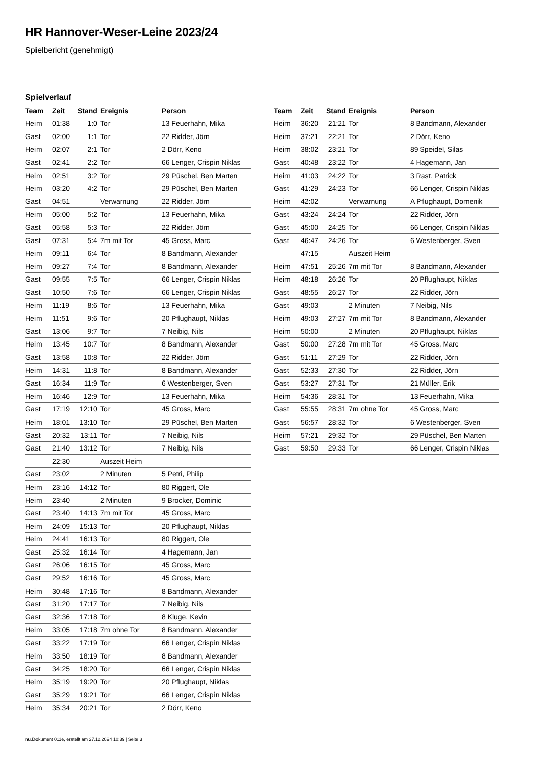HR Hannover-Weser-Leine 2023/24
Spielbericht (genehmigt)
Spielverlauf
| Team | Zeit | Stand | Ereignis | Person |
| --- | --- | --- | --- | --- |
| Heim | 01:38 | 1:0 | Tor | 13 Feuerhahn, Mika |
| Gast | 02:00 | 1:1 | Tor | 22 Ridder, Jörn |
| Heim | 02:07 | 2:1 | Tor | 2 Dörr, Keno |
| Gast | 02:41 | 2:2 | Tor | 66 Lenger, Crispin Niklas |
| Heim | 02:51 | 3:2 | Tor | 29 Püschel, Ben Marten |
| Heim | 03:20 | 4:2 | Tor | 29 Püschel, Ben Marten |
| Gast | 04:51 | | Verwarnung | 22 Ridder, Jörn |
| Heim | 05:00 | 5:2 | Tor | 13 Feuerhahn, Mika |
| Gast | 05:58 | 5:3 | Tor | 22 Ridder, Jörn |
| Gast | 07:31 | 5:4 | 7m mit Tor | 45 Gross, Marc |
| Heim | 09:11 | 6:4 | Tor | 8 Bandmann, Alexander |
| Heim | 09:27 | 7:4 | Tor | 8 Bandmann, Alexander |
| Gast | 09:55 | 7:5 | Tor | 66 Lenger, Crispin Niklas |
| Gast | 10:50 | 7:6 | Tor | 66 Lenger, Crispin Niklas |
| Heim | 11:19 | 8:6 | Tor | 13 Feuerhahn, Mika |
| Heim | 11:51 | 9:6 | Tor | 20 Pflughaupt, Niklas |
| Gast | 13:06 | 9:7 | Tor | 7 Neibig, Nils |
| Heim | 13:45 | 10:7 | Tor | 8 Bandmann, Alexander |
| Gast | 13:58 | 10:8 | Tor | 22 Ridder, Jörn |
| Heim | 14:31 | 11:8 | Tor | 8 Bandmann, Alexander |
| Gast | 16:34 | 11:9 | Tor | 6 Westenberger, Sven |
| Heim | 16:46 | 12:9 | Tor | 13 Feuerhahn, Mika |
| Gast | 17:19 | 12:10 | Tor | 45 Gross, Marc |
| Heim | 18:01 | 13:10 | Tor | 29 Püschel, Ben Marten |
| Gast | 20:32 | 13:11 | Tor | 7 Neibig, Nils |
| Gast | 21:40 | 13:12 | Tor | 7 Neibig, Nils |
| | 22:30 | | Auszeit Heim | |
| Gast | 23:02 | | 2 Minuten | 5 Petri, Philip |
| Heim | 23:16 | 14:12 | Tor | 80 Riggert, Ole |
| Heim | 23:40 | | 2 Minuten | 9 Brocker, Dominic |
| Gast | 23:40 | 14:13 | 7m mit Tor | 45 Gross, Marc |
| Heim | 24:09 | 15:13 | Tor | 20 Pflughaupt, Niklas |
| Heim | 24:41 | 16:13 | Tor | 80 Riggert, Ole |
| Gast | 25:32 | 16:14 | Tor | 4 Hagemann, Jan |
| Gast | 26:06 | 16:15 | Tor | 45 Gross, Marc |
| Gast | 29:52 | 16:16 | Tor | 45 Gross, Marc |
| Heim | 30:48 | 17:16 | Tor | 8 Bandmann, Alexander |
| Gast | 31:20 | 17:17 | Tor | 7 Neibig, Nils |
| Gast | 32:36 | 17:18 | Tor | 8 Kluge, Kevin |
| Heim | 33:05 | 17:18 | 7m ohne Tor | 8 Bandmann, Alexander |
| Gast | 33:22 | 17:19 | Tor | 66 Lenger, Crispin Niklas |
| Heim | 33:50 | 18:19 | Tor | 8 Bandmann, Alexander |
| Gast | 34:25 | 18:20 | Tor | 66 Lenger, Crispin Niklas |
| Heim | 35:19 | 19:20 | Tor | 20 Pflughaupt, Niklas |
| Gast | 35:29 | 19:21 | Tor | 66 Lenger, Crispin Niklas |
| Heim | 35:34 | 20:21 | Tor | 2 Dörr, Keno |
| Team | Zeit | Stand | Ereignis | Person |
| --- | --- | --- | --- | --- |
| Heim | 36:20 | 21:21 | Tor | 8 Bandmann, Alexander |
| Heim | 37:21 | 22:21 | Tor | 2 Dörr, Keno |
| Heim | 38:02 | 23:21 | Tor | 89 Speidel, Silas |
| Gast | 40:48 | 23:22 | Tor | 4 Hagemann, Jan |
| Heim | 41:03 | 24:22 | Tor | 3 Rast, Patrick |
| Gast | 41:29 | 24:23 | Tor | 66 Lenger, Crispin Niklas |
| Heim | 42:02 | | Verwarnung | A Pflughaupt, Domenik |
| Gast | 43:24 | 24:24 | Tor | 22 Ridder, Jörn |
| Gast | 45:00 | 24:25 | Tor | 66 Lenger, Crispin Niklas |
| Gast | 46:47 | 24:26 | Tor | 6 Westenberger, Sven |
| | 47:15 | | Auszeit Heim | |
| Heim | 47:51 | 25:26 | 7m mit Tor | 8 Bandmann, Alexander |
| Heim | 48:18 | 26:26 | Tor | 20 Pflughaupt, Niklas |
| Gast | 48:55 | 26:27 | Tor | 22 Ridder, Jörn |
| Gast | 49:03 | | 2 Minuten | 7 Neibig, Nils |
| Heim | 49:03 | 27:27 | 7m mit Tor | 8 Bandmann, Alexander |
| Heim | 50:00 | | 2 Minuten | 20 Pflughaupt, Niklas |
| Gast | 50:00 | 27:28 | 7m mit Tor | 45 Gross, Marc |
| Gast | 51:11 | 27:29 | Tor | 22 Ridder, Jörn |
| Gast | 52:33 | 27:30 | Tor | 22 Ridder, Jörn |
| Gast | 53:27 | 27:31 | Tor | 21 Müller, Erik |
| Heim | 54:36 | 28:31 | Tor | 13 Feuerhahn, Mika |
| Gast | 55:55 | 28:31 | 7m ohne Tor | 45 Gross, Marc |
| Gast | 56:57 | 28:32 | Tor | 6 Westenberger, Sven |
| Heim | 57:21 | 29:32 | Tor | 29 Püschel, Ben Marten |
| Gast | 59:50 | 29:33 | Tor | 66 Lenger, Crispin Niklas |
nu.Dokument 011e, erstellt am 27.12.2024 10:39 | Seite 3